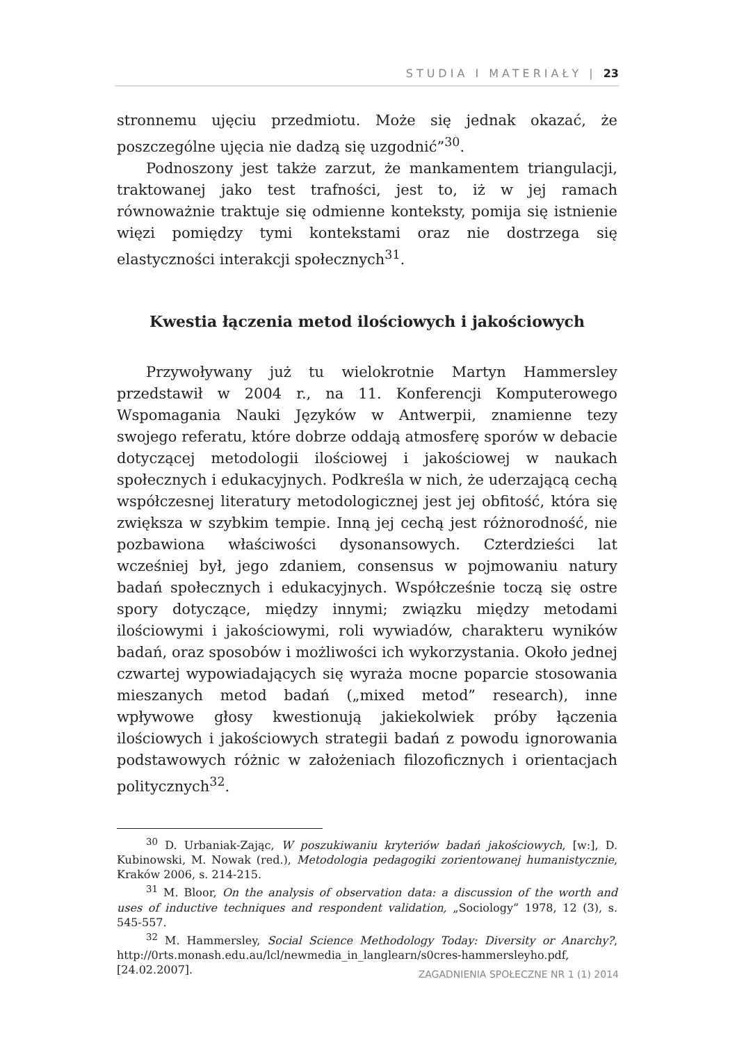STUDIA I MATERIAŁY | 23
stronnemu ujęciu przedmiotu. Może się jednak okazać, że poszczególne ujęcia nie dadzą się uzgodnić”<sup>30</sup>.
Podnoszony jest także zarzut, że mankamentem triangulacji, traktowanej jako test trafności, jest to, iż w jej ramach równoważnie traktuje się odmienne konteksty, pomija się istnienie więzi pomiędzy tymi kontekstami oraz nie dostrzega się elastyczności interakcji społecznych<sup>31</sup>.
Kwestia łączenia metod ilościowych i jakościowych
Przywoływany już tu wielokrotnie Martyn Hammersley przedstawił w 2004 r., na 11. Konferencji Komputerowego Wspomagania Nauki Języków w Antwerpii, znamienne tezy swojego referatu, które dobrze oddają atmosferę sporów w debacie dotyczącej metodologii ilościowej i jakościowej w naukach społecznych i edukacyjnych. Podkreśla w nich, że uderzającą cechą współczesnej literatury metodologicznej jest jej obfitość, która się zwiększa w szybkim tempie. Inną jej cechą jest różnorodność, nie pozbawiona właściwości dysonansowych. Czterdzieści lat wcześniej był, jego zdaniem, consensus w pojmowaniu natury badań społecznych i edukacyjnych. Współcześnie toczą się ostre spory dotyczące, między innymi; związku między metodami ilościowymi i jakościowymi, roli wywiadów, charakteru wyników badań, oraz sposobów i możliwości ich wykorzystania. Około jednej czwartej wypowiadających się wyraża mocne poparcie stosowania mieszanych metod badań („mixed metod” research), inne wpływowe głosy kwestionują jakiekolwiek próby łączenia ilościowych i jakościowych strategii badań z powodu ignorowania podstawowych różnic w założeniach filozoficznych i orientacjach politycznych<sup>32</sup>.
<sup>30</sup> D. Urbaniak-Zając, W poszukiwaniu kryteriów badań jakościowych, [w:], D. Kubinowski, M. Nowak (red.), Metodologia pedagogiki zorientowanej humanistycznie, Kraków 2006, s. 214-215.
<sup>31</sup> M. Bloor, On the analysis of observation data: a discussion of the worth and uses of inductive techniques and respondent validation, „Sociology” 1978, 12 (3), s. 545-557.
<sup>32</sup> M. Hammersley, Social Science Methodology Today: Diversity or Anarchy?, http://0rts.monash.edu.au/lcl/newmedia_in_langlearn/s0cres-hammersleyho.pdf, [24.02.2007].
ZAGADNIENIA SPOŁECZNE NR 1 (1) 2014